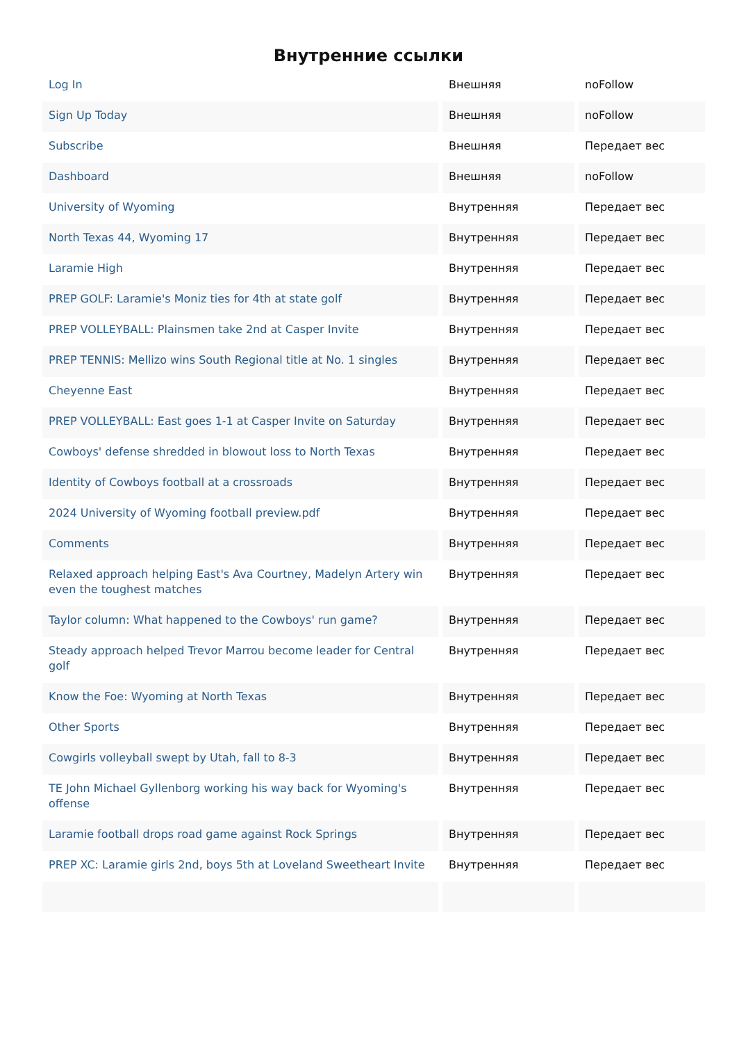Внутренние ссылки
| Log In | Внешняя | noFollow |
| Sign Up Today | Внешняя | noFollow |
| Subscribe | Внешняя | Передает вес |
| Dashboard | Внешняя | noFollow |
| University of Wyoming | Внутренняя | Передает вес |
| North Texas 44, Wyoming 17 | Внутренняя | Передает вес |
| Laramie High | Внутренняя | Передает вес |
| PREP GOLF: Laramie's Moniz ties for 4th at state golf | Внутренняя | Передает вес |
| PREP VOLLEYBALL: Plainsmen take 2nd at Casper Invite | Внутренняя | Передает вес |
| PREP TENNIS: Mellizo wins South Regional title at No. 1 singles | Внутренняя | Передает вес |
| Cheyenne East | Внутренняя | Передает вес |
| PREP VOLLEYBALL: East goes 1-1 at Casper Invite on Saturday | Внутренняя | Передает вес |
| Cowboys' defense shredded in blowout loss to North Texas | Внутренняя | Передает вес |
| Identity of Cowboys football at a crossroads | Внутренняя | Передает вес |
| 2024 University of Wyoming football preview.pdf | Внутренняя | Передает вес |
| Comments | Внутренняя | Передает вес |
| Relaxed approach helping East's Ava Courtney, Madelyn Artery win even the toughest matches | Внутренняя | Передает вес |
| Taylor column: What happened to the Cowboys' run game? | Внутренняя | Передает вес |
| Steady approach helped Trevor Marrou become leader for Central golf | Внутренняя | Передает вес |
| Know the Foe: Wyoming at North Texas | Внутренняя | Передает вес |
| Other Sports | Внутренняя | Передает вес |
| Cowgirls volleyball swept by Utah, fall to 8-3 | Внутренняя | Передает вес |
| TE John Michael Gyllenborg working his way back for Wyoming's offense | Внутренняя | Передает вес |
| Laramie football drops road game against Rock Springs | Внутренняя | Передает вес |
| PREP XC: Laramie girls 2nd, boys 5th at Loveland Sweetheart Invite | Внутренняя | Передает вес |